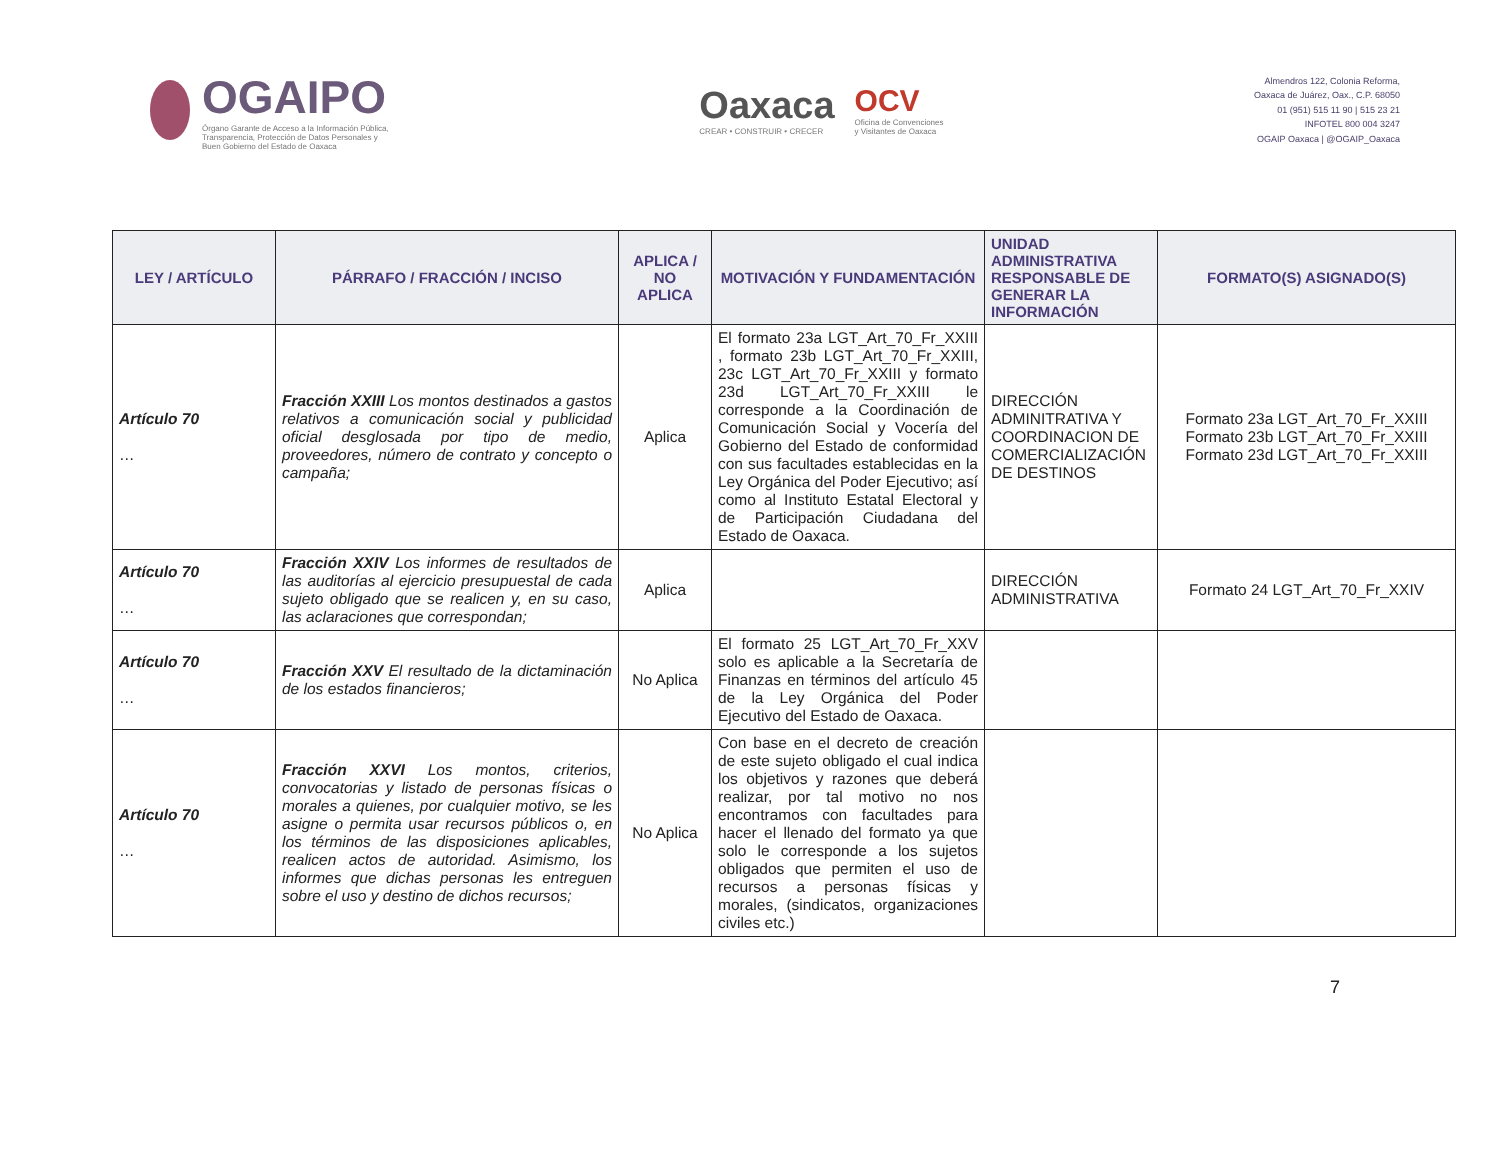OGAIPO
Órgano Garante de Acceso a la Información Pública,
Transparencia, Protección de Datos Personales y
Buen Gobierno del Estado de Oaxaca
Oaxaca
CREAR • CONSTRUIR • CRECER
OCV
Oficina de Convenciones
y Visitantes de Oaxaca
Almendros 122, Colonia Reforma,
Oaxaca de Juárez, Oax., C.P. 68050
01 (951) 515 11 90 | 515 23 21
INFOTEL 800 004 3247
OGAIP Oaxaca | @OGAIP_Oaxaca
| LEY / ARTÍCULO | PÁRRAFO / FRACCIÓN / INCISO | APLICA / NO APLICA | MOTIVACIÓN Y FUNDAMENTACIÓN | UNIDAD ADMINISTRATIVA RESPONSABLE DE GENERAR LA INFORMACIÓN | FORMATO(S) ASIGNADO(S) |
| --- | --- | --- | --- | --- | --- |
| Artículo 70 … | Fracción XXIII Los montos destinados a gastos relativos a comunicación social y publicidad oficial desglosada por tipo de medio, proveedores, número de contrato y concepto o campaña; | Aplica | El formato 23a LGT_Art_70_Fr_XXIII , formato 23b LGT_Art_70_Fr_XXIII, 23c LGT_Art_70_Fr_XXIII y formato 23d LGT_Art_70_Fr_XXIII le corresponde a la Coordinación de Comunicación Social y Vocería del Gobierno del Estado de conformidad con sus facultades establecidas en la Ley Orgánica del Poder Ejecutivo; así como al Instituto Estatal Electoral y de Participación Ciudadana del Estado de Oaxaca. | DIRECCIÓN ADMINITRATIVA Y COORDINACION DE COMERCIALIZACIÓN DE DESTINOS | Formato 23a LGT_Art_70_Fr_XXIII Formato 23b LGT_Art_70_Fr_XXIII Formato 23d LGT_Art_70_Fr_XXIII |
| Artículo 70 … | Fracción XXIV Los informes de resultados de las auditorías al ejercicio presupuestal de cada sujeto obligado que se realicen y, en su caso, las aclaraciones que correspondan; | Aplica | | DIRECCIÓN ADMINISTRATIVA | Formato 24 LGT_Art_70_Fr_XXIV |
| Artículo 70 … | Fracción XXV El resultado de la dictaminación de los estados financieros; | No Aplica | El formato 25 LGT_Art_70_Fr_XXV solo es aplicable a la Secretaría de Finanzas en términos del artículo 45 de la Ley Orgánica del Poder Ejecutivo del Estado de Oaxaca. | | |
| Artículo 70 … | Fracción XXVI Los montos, criterios, convocatorias y listado de personas físicas o morales a quienes, por cualquier motivo, se les asigne o permita usar recursos públicos o, en los términos de las disposiciones aplicables, realicen actos de autoridad. Asimismo, los informes que dichas personas les entreguen sobre el uso y destino de dichos recursos; | No Aplica | Con base en el decreto de creación de este sujeto obligado el cual indica los objetivos y razones que deberá realizar, por tal motivo no nos encontramos con facultades para hacer el llenado del formato ya que solo le corresponde a los sujetos obligados que permiten el uso de recursos a personas físicas y morales, (sindicatos, organizaciones civiles etc.) | | |
7